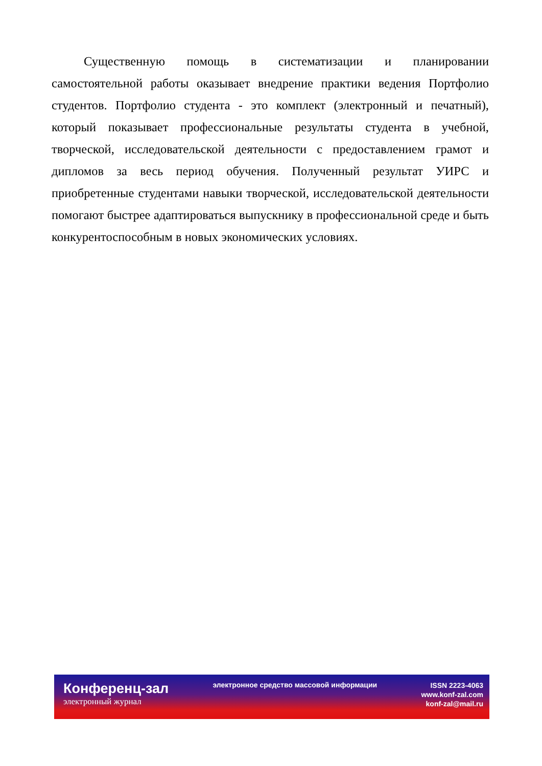Существенную помощь в систематизации и планировании самостоятельной работы оказывает внедрение практики ведения Портфолио студентов. Портфолио студента - это комплект (электронный и печатный), который показывает профессиональные результаты студента в учебной, творческой, исследовательской деятельности с предоставлением грамот и дипломов за весь период обучения. Полученный результат УИРС и приобретенные студентами навыки творческой, исследовательской деятельности помогают быстрее адаптироваться выпускнику в профессиональной среде и быть конкурентоспособным в новых экономических условиях.
Конференц-зал
электронный журнал
электронное средство массовой информации
ISSN 2223-4063
www.konf-zal.com
konf-zal@mail.ru